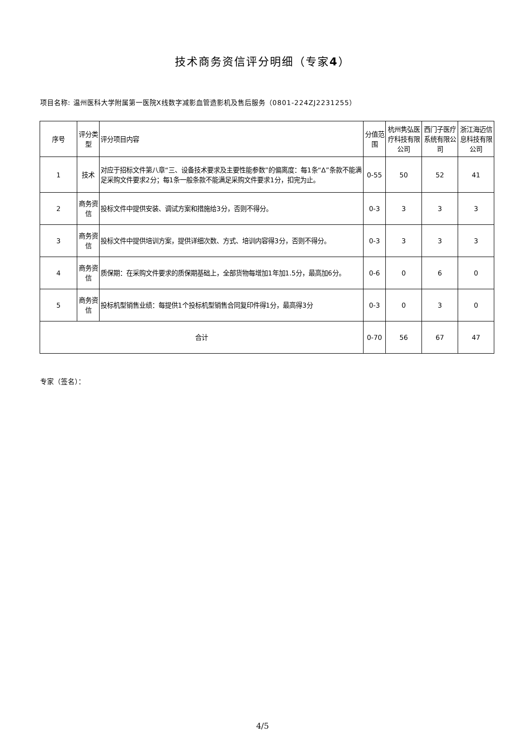技术商务资信评分明细（专家4）
项目名称: 温州医科大学附属第一医院X线数字减影血管造影机及售后服务（0801-224ZJ2231255）
| 序号 | 评分类型 | 评分项目内容 | 分值范围 | 杭州隽弘医疗科技有限公司 | 西门子医疗系统有限公司 | 浙江海迈信息科技有限公司 |
| 1 | 技术 | 对应于招标文件第八章“三、设备技术要求及主要性能参数”的偏离度：每1条“Δ”条款不能满足采购文件要求2分；每1条一般条款不能满足采购文件要求1分，扣完为止。 | 0-55 | 50 | 52 | 41 |
| 2 | 商务资信 | 投标文件中提供安装、调试方案和措施给3分，否则不得分。 | 0-3 | 3 | 3 | 3 |
| 3 | 商务资信 | 投标文件中提供培训方案，提供详细次数、方式、培训内容得3分，否则不得分。 | 0-3 | 3 | 3 | 3 |
| 4 | 商务资信 | 质保期：在采购文件要求的质保期基础上，全部货物每增加1年加1.5分，最高加6分。 | 0-6 | 0 | 6 | 0 |
| 5 | 商务资信 | 投标机型销售业绩：每提供1个投标机型销售合同复印件得1分，最高得3分 | 0-3 | 0 | 3 | 0 |
| 合计 | | | 0-70 | 56 | 67 | 47 |
专家（签名）：
4/5